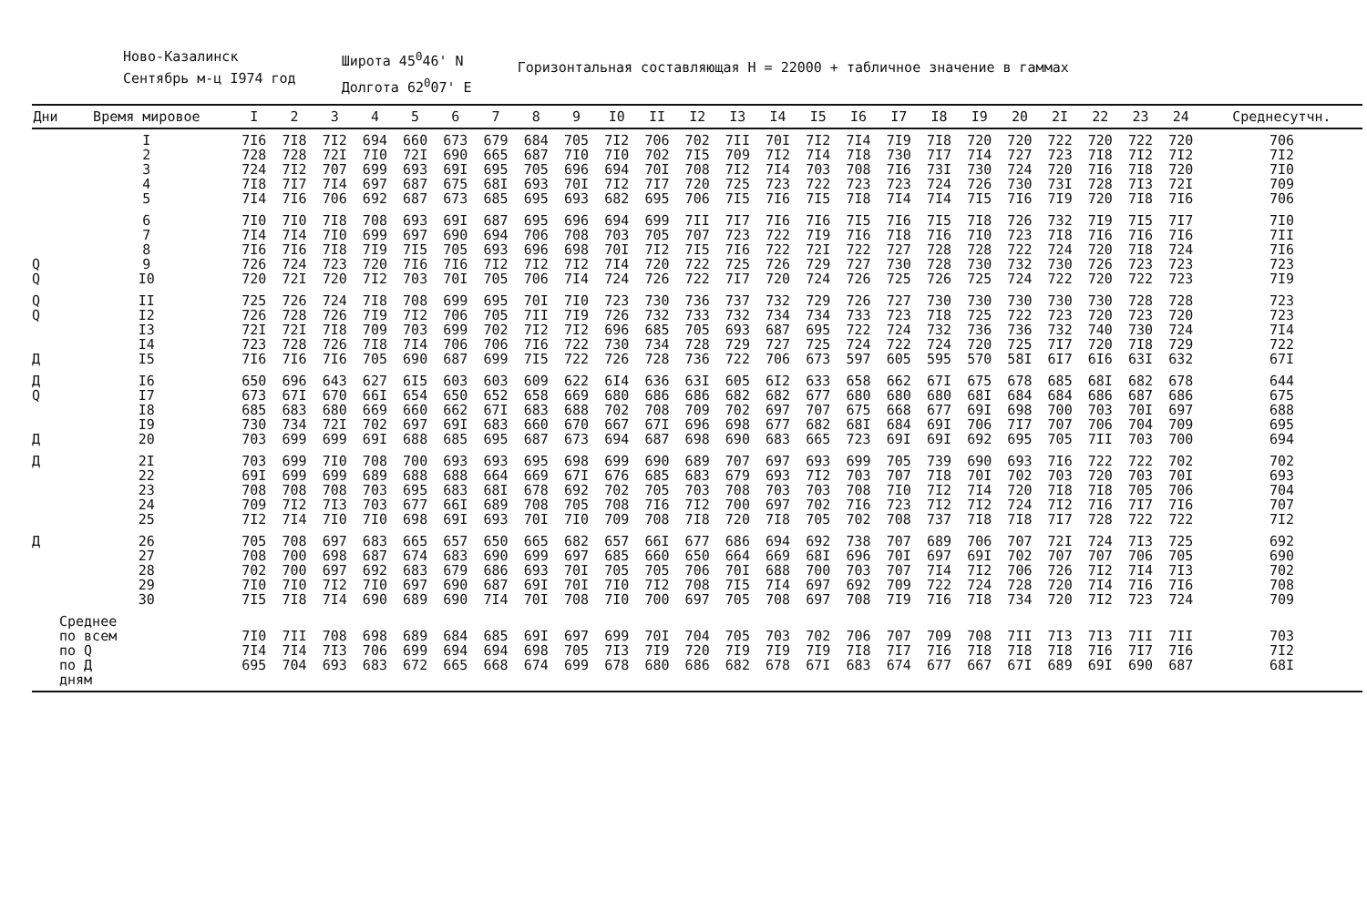Ново-Казалинск
Сентябрь м-ц I974 год
Широта 45<sup>0</sup>46' N
Долгота 62<sup>0</sup>07' E
Горизонтальная составляющая H = 22000 + табличное значение в гаммах
| Дни | Время мировое | I | 2 | 3 | 4 | 5 | 6 | 7 | 8 | 9 | I0 | II | I2 | I3 | I4 | I5 | I6 | I7 | I8 | I9 | 20 | 2I | 22 | 23 | 24 | Среднесутчн. |
| --- | --- | --- | --- | --- | --- | --- | --- | --- | --- | --- | --- | --- | --- | --- | --- | --- | --- | --- | --- | --- | --- | --- | --- | --- | --- | --- |
| | I 2 3 4 5 | 7I6 728 724 7I8 7I4 | 7I8 728 7I2 7I7 7I6 | 7I2 72I 707 7I4 706 | 694 7I0 699 697 692 | 660 72I 693 687 687 | 673 690 69I 675 673 | 679 665 695 68I 685 | 684 687 705 693 695 | 705 7I0 696 70I 693 | 7I2 7I0 694 7I2 682 | 706 702 70I 7I7 695 | 702 7I5 708 720 706 | 7II 709 7I2 725 7I5 | 70I 7I2 7I4 723 7I6 | 7I2 7I4 703 722 7I5 | 7I4 7I8 708 723 7I8 | 7I9 730 7I6 723 7I4 | 7I8 7I7 73I 724 7I4 | 720 7I4 730 726 7I5 | 720 727 724 730 7I6 | 722 723 720 73I 7I9 | 720 7I8 7I6 728 720 | 722 7I2 7I8 7I3 7I8 | 720 7I2 720 72I 7I6 | 706 7I2 7I0 709 706 |
| Q Q | 6 7 8 9 I0 | 7I0 7I4 7I6 726 720 | 7I0 7I4 7I6 724 72I | 7I8 7I0 7I8 723 720 | 708 699 7I9 720 7I2 | 693 697 7I5 7I6 703 | 69I 690 705 7I6 70I | 687 694 693 7I2 705 | 695 706 696 7I2 706 | 696 708 698 7I2 7I4 | 694 703 70I 7I4 724 | 699 705 7I2 720 726 | 7II 707 7I5 722 722 | 7I7 723 7I6 725 7I7 | 7I6 722 722 726 720 | 7I6 7I9 72I 729 724 | 7I5 7I6 722 727 726 | 7I6 7I8 727 730 725 | 7I5 7I6 728 728 726 | 7I8 7I0 728 730 725 | 726 723 722 732 724 | 732 7I8 724 730 722 | 7I9 7I6 720 726 720 | 7I5 7I6 7I8 723 722 | 7I7 7I6 724 723 723 | 7I0 7II 7I6 723 7I9 |
| Q Q Д | II I2 I3 I4 I5 | 725 726 72I 723 7I6 | 726 728 72I 728 7I6 | 724 726 7I8 726 7I6 | 7I8 7I9 709 7I8 705 | 708 7I2 703 7I4 690 | 699 706 699 706 687 | 695 705 702 706 699 | 70I 7II 7I2 7I6 7I5 | 7I0 7I9 7I2 722 722 | 723 726 696 730 726 | 730 732 685 734 728 | 736 733 705 728 736 | 737 732 693 729 722 | 732 734 687 727 706 | 729 734 695 725 673 | 726 733 722 724 597 | 727 723 724 722 605 | 730 7I8 732 724 595 | 730 725 736 720 570 | 730 722 736 725 58I | 730 723 732 7I7 6I7 | 730 720 740 720 6I6 | 728 723 730 7I8 63I | 728 720 724 729 632 | 723 723 7I4 722 67I |
| Д Q Д | I6 I7 I8 I9 20 | 650 673 685 730 703 | 696 67I 683 734 699 | 643 670 680 72I 699 | 627 66I 669 702 69I | 6I5 654 660 697 688 | 603 650 662 69I 685 | 603 652 67I 683 695 | 609 658 683 660 687 | 622 669 688 670 673 | 6I4 680 702 667 694 | 636 686 708 67I 687 | 63I 686 709 696 698 | 605 682 702 698 690 | 6I2 682 697 677 683 | 633 677 707 682 665 | 658 680 675 68I 723 | 662 680 668 684 69I | 67I 680 677 69I 69I | 675 68I 69I 706 692 | 678 684 698 7I7 695 | 685 684 700 707 705 | 68I 686 703 706 7II | 682 687 70I 704 703 | 678 686 697 709 700 | 644 675 688 695 694 |
| Д | 2I 22 23 24 25 | 703 69I 708 709 7I2 | 699 699 708 7I2 7I4 | 7I0 699 708 7I3 7I0 | 708 689 703 703 7I0 | 700 688 695 677 698 | 693 688 683 66I 69I | 693 664 68I 689 693 | 695 669 678 708 70I | 698 67I 692 705 7I0 | 699 676 702 708 709 | 690 685 705 7I6 708 | 689 683 703 7I2 7I8 | 707 679 708 700 720 | 697 693 703 697 7I8 | 693 7I2 703 702 705 | 699 703 708 7I6 702 | 705 707 7I0 723 708 | 739 7I8 7I2 7I2 737 | 690 70I 7I4 7I2 7I8 | 693 702 720 724 7I8 | 7I6 703 7I8 7I2 7I7 | 722 720 7I8 7I6 728 | 722 703 705 7I7 722 | 702 70I 706 7I6 722 | 702 693 704 707 7I2 |
| Д | 26 27 28 29 30 | 705 708 702 7I0 7I5 | 708 700 700 7I0 7I8 | 697 698 697 7I2 7I4 | 683 687 692 7I0 690 | 665 674 683 697 689 | 657 683 679 690 690 | 650 690 686 687 7I4 | 665 699 693 69I 70I | 682 697 70I 70I 708 | 657 685 705 7I0 7I0 | 66I 660 705 7I2 700 | 677 650 706 708 697 | 686 664 70I 7I5 705 | 694 669 688 7I4 708 | 692 68I 700 697 697 | 738 696 703 692 708 | 707 70I 707 709 7I9 | 689 697 7I4 722 7I6 | 706 69I 7I2 724 7I8 | 707 702 706 728 734 | 72I 707 726 720 720 | 724 707 7I2 7I4 7I2 | 7I3 706 7I4 7I6 723 | 725 705 7I3 7I6 724 | 692 690 702 708 709 |
| | Среднее по всем по Q по Д дням | 7I0 7I4 695 | 7II 7I4 704 | 708 7I3 693 | 698 706 683 | 689 699 672 | 684 694 665 | 685 694 668 | 69I 698 674 | 697 705 699 | 699 7I3 678 | 70I 7I9 680 | 704 720 686 | 705 7I9 682 | 703 7I9 678 | 702 7I9 67I | 706 7I8 683 | 707 7I7 674 | 709 7I6 677 | 708 7I8 667 | 7II 7I8 67I | 7I3 7I8 689 | 7I3 7I6 69I | 7II 7I7 690 | 7II 7I6 687 | 703 7I2 68I |